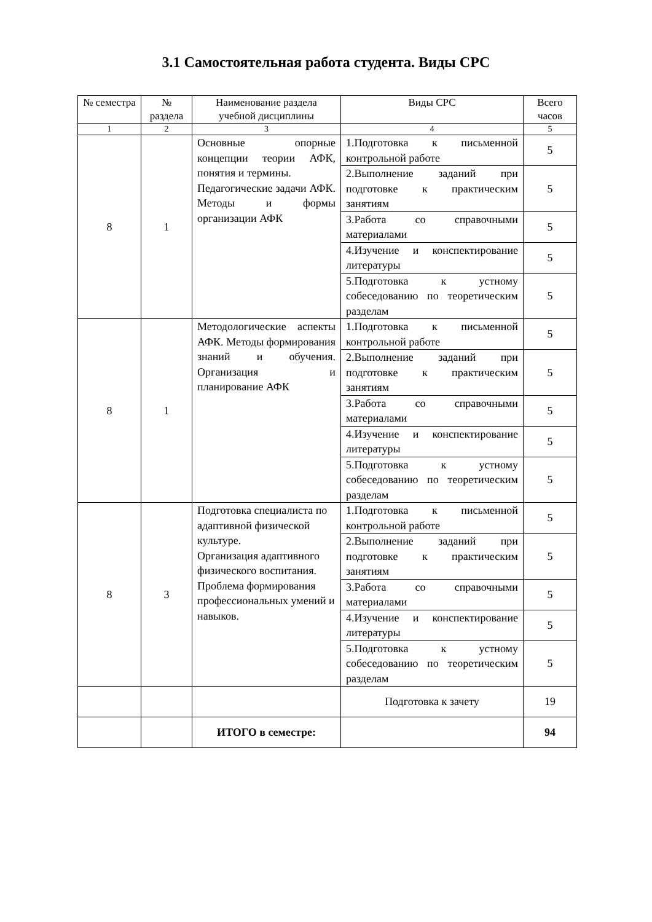3.1 Самостоятельная работа студента. Виды СРС
| № семестра | № раздела | Наименование раздела учебной дисциплины | Виды СРС | Всего часов |
| --- | --- | --- | --- | --- |
| 1 | 2 | 3 | 4 | 5 |
| 8 | 1 | Основные опорные концепции теории АФК, понятия и термины. Педагогические задачи АФК. Методы и формы организации АФК | 1.Подготовка к письменной контрольной работе | 5 |
| | | | 2.Выполнение заданий при подготовке к практическим занятиям | 5 |
| | | | 3.Работа со справочными материалами | 5 |
| | | | 4.Изучение и конспектирование литературы | 5 |
| | | | 5.Подготовка к устному собеседованию по теоретическим разделам | 5 |
| 8 | 1 | Методологические аспекты АФК. Методы формирования знаний и обучения. Организация и планирование АФК | 1.Подготовка к письменной контрольной работе | 5 |
| | | | 2.Выполнение заданий при подготовке к практическим занятиям | 5 |
| | | | 3.Работа со справочными материалами | 5 |
| | | | 4.Изучение и конспектирование литературы | 5 |
| | | | 5.Подготовка к устному собеседованию по теоретическим разделам | 5 |
| 8 | 3 | Подготовка специалиста по адаптивной физической культуре. Организация адаптивного физического воспитания. Проблема формирования профессиональных умений и навыков. | 1.Подготовка к письменной контрольной работе | 5 |
| | | | 2.Выполнение заданий при подготовке к практическим занятиям | 5 |
| | | | 3.Работа со справочными материалами | 5 |
| | | | 4.Изучение и конспектирование литературы | 5 |
| | | | 5.Подготовка к устному собеседованию по теоретическим разделам | 5 |
| | | | Подготовка к зачету | 19 |
| | | ИТОГО в семестре: | | 94 |